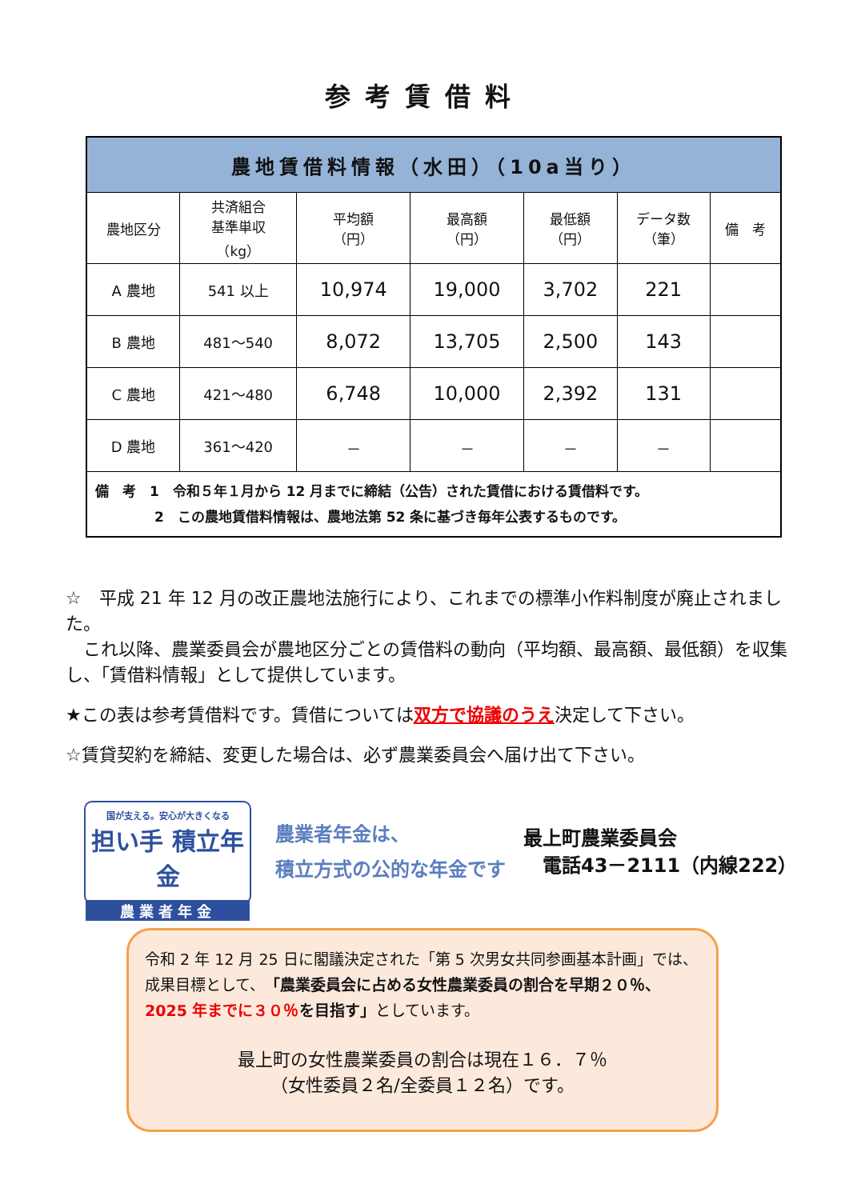参考賃借料
| 農地賃借料情報（水田）（10a当り） | | | | | | |
| --- | --- | --- | --- | --- | --- | --- |
| 農地区分 | 共済組合 基準単収 （kg） | 平均額 （円） | 最高額 （円） | 最低額 （円） | データ数 （筆） | 備 考 |
| A 農地 | 541 以上 | 10,974 | 19,000 | 3,702 | 221 | |
| B 農地 | 481～540 | 8,072 | 13,705 | 2,500 | 143 | |
| C 農地 | 421～480 | 6,748 | 10,000 | 2,392 | 131 | |
| D 農地 | 361～420 | － | － | － | － | |
| 備 考 1 令和５年１月から 12 月までに締結（公告）された賃借における賃借料です。 2 この農地賃借料情報は、農地法第 52 条に基づき毎年公表するものです。 | | | | | | |
☆　平成 21 年 12 月の改正農地法施行により、これまでの標準小作料制度が廃止されました。
　これ以降、農業委員会が農地区分ごとの賃借料の動向（平均額、最高額、最低額）を収集し、「賃借料情報」として提供しています。
★この表は参考賃借料です。賃借については双方で協議のうえ決定して下さい。
☆賃貸契約を締結、変更した場合は、必ず農業委員会へ届け出て下さい。
国が支える。安心が大きくなる
担い手 積立年金
農業者年金
農業者年金は、
積立方式の公的な年金です
最上町農業委員会
　電話43－2111（内線222）
令和 2 年 12 月 25 日に閣議決定された「第 5 次男女共同参画基本計画」では、成果目標として、「農業委員会に占める女性農業委員の割合を早期２０％、2025 年までに３０％を目指す」としています。
最上町の女性農業委員の割合は現在１６．７％
（女性委員２名/全委員１２名）です。